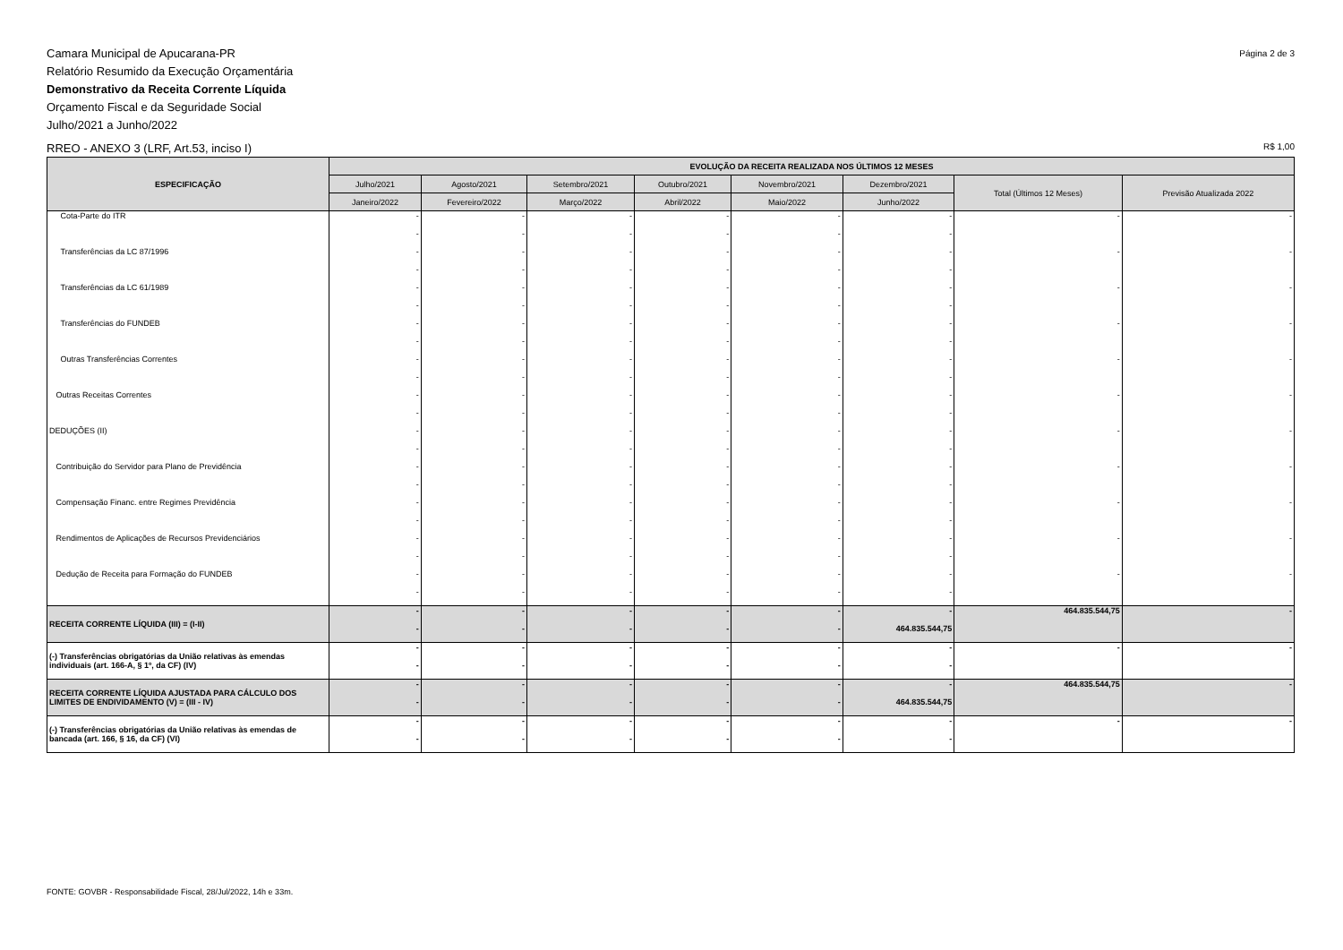Camara Municipal de Apucarana-PR
Relatório Resumido da Execução Orçamentária
Demonstrativo da Receita Corrente Líquida
Orçamento Fiscal e da Seguridade Social
Julho/2021 a Junho/2022
Página 2 de 3
RREO - ANEXO 3 (LRF, Art.53, inciso I)
R$ 1,00
| ESPECIFICAÇÃO | EVOLUÇÃO DA RECEITA REALIZADA NOS ÚLTIMOS 12 MESES | | | | | | | |
| --- | --- | --- | --- | --- | --- | --- | --- | --- |
| | Julho/2021 | Agosto/2021 | Setembro/2021 | Outubro/2021 | Novembro/2021 | Dezembro/2021 | Total (Últimos 12 Meses) | Previsão Atualizada 2022 |
| | Janeiro/2022 | Fevereiro/2022 | Março/2022 | Abril/2022 | Maio/2022 | Junho/2022 | | |
| Cota-Parte do ITR | - - | - - | - - | - - | - - | - - | - | - |
| Transferências da LC 87/1996 | - - | - - | - - | - - | - - | - - | - | - |
| Transferências da LC 61/1989 | - - | - - | - - | - - | - - | - - | - | - |
| Transferências do FUNDEB | - - | - - | - - | - - | - - | - - | - | - |
| Outras Transferências Correntes | - - | - - | - - | - - | - - | - - | - | - |
| Outras Receitas Correntes | - - | - - | - - | - - | - - | - - | - | - |
| DEDUÇÕES (II) | - - | - - | - - | - - | - - | - - | - | - |
| Contribuição do Servidor para Plano de Previdência | - - | - - | - - | - - | - - | - - | - | - |
| Compensação Financ. entre Regimes Previdência | - - | - - | - - | - - | - - | - - | - | - |
| Rendimentos de Aplicações de Recursos Previdenciários | - - | - - | - - | - - | - - | - - | - | - |
| Dedução de Receita para Formação do FUNDEB | - - | - - | - - | - - | - - | - - | - | - |
| RECEITA CORRENTE LÍQUIDA (III) = (I-II) | - - | - - | - - | - - | - - | - 464.835.544,75 | 464.835.544,75 | - |
| (-) Transferências obrigatórias da União relativas às emendas individuais (art. 166-A, § 1º, da CF) (IV) | - - | - - | - - | - - | - - | - - | - | - |
| RECEITA CORRENTE LÍQUIDA AJUSTADA PARA CÁLCULO DOS LIMITES DE ENDIVIDAMENTO (V) = (III - IV) | - - | - - | - - | - - | - - | - 464.835.544,75 | 464.835.544,75 | - |
| (-) Transferências obrigatórias da União relativas às emendas de bancada (art. 166, § 16, da CF) (VI) | - - | - - | - - | - - | - - | - - | - | - |
FONTE: GOVBR - Responsabilidade Fiscal, 28/Jul/2022, 14h e 33m.